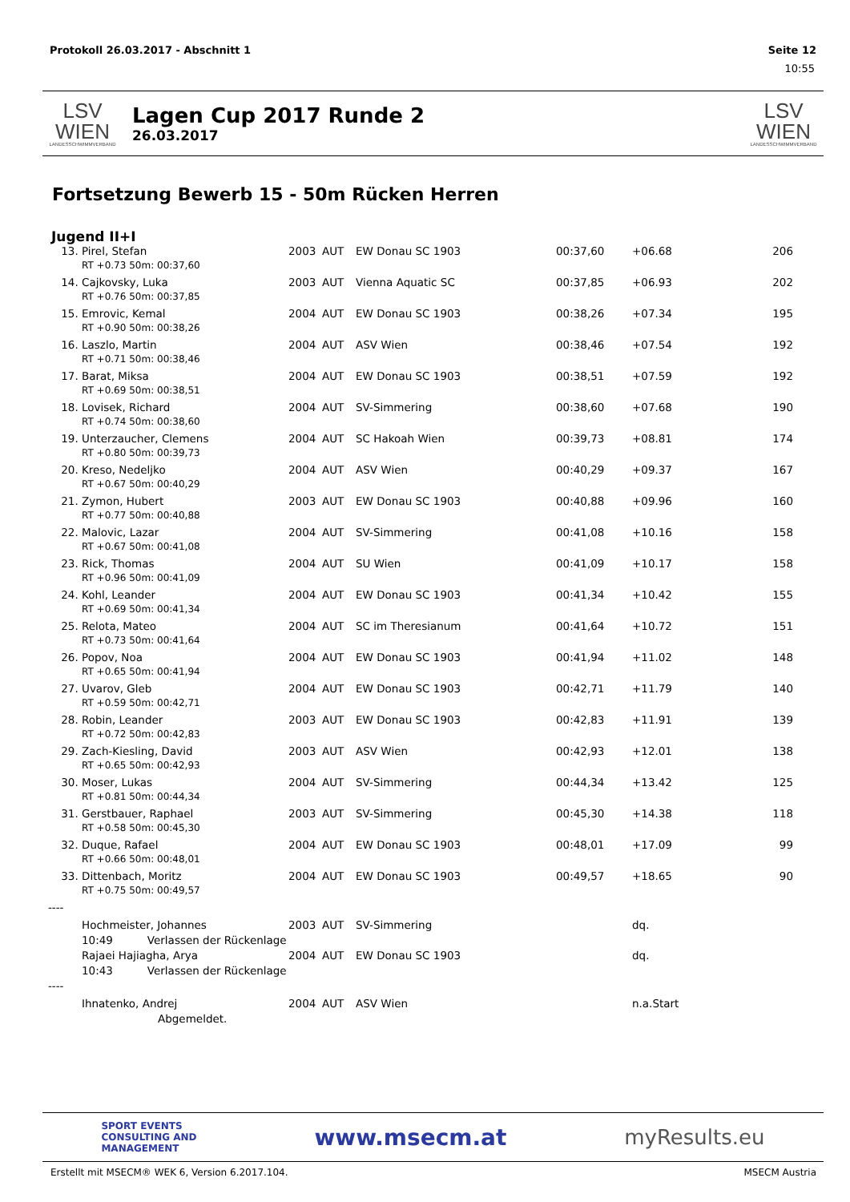Protokoll 26.03.2017 - Abschnitt 1 Seite 12
10:55
LSV WIEN
LANDESSCHWIMMVERBAND
Lagen Cup 2017 Runde 2
26.03.2017
LSV WIEN
LANDESSCHWIMMVERBAND
Fortsetzung Bewerb 15 - 50m Rücken Herren
Jugend II+I
| 13. | Pirel, Stefan | 2003 | AUT | EW Donau SC 1903 | 00:37,60 | +06.68 | 206 |
| | RT +0.73 50m: 00:37,60 | | | | | | |
| 14. | Cajkovsky, Luka | 2003 | AUT | Vienna Aquatic SC | 00:37,85 | +06.93 | 202 |
| | RT +0.76 50m: 00:37,85 | | | | | | |
| 15. | Emrovic, Kemal | 2004 | AUT | EW Donau SC 1903 | 00:38,26 | +07.34 | 195 |
| | RT +0.90 50m: 00:38,26 | | | | | | |
| 16. | Laszlo, Martin | 2004 | AUT | ASV Wien | 00:38,46 | +07.54 | 192 |
| | RT +0.71 50m: 00:38,46 | | | | | | |
| 17. | Barat, Miksa | 2004 | AUT | EW Donau SC 1903 | 00:38,51 | +07.59 | 192 |
| | RT +0.69 50m: 00:38,51 | | | | | | |
| 18. | Lovisek, Richard | 2004 | AUT | SV-Simmering | 00:38,60 | +07.68 | 190 |
| | RT +0.74 50m: 00:38,60 | | | | | | |
| 19. | Unterzaucher, Clemens | 2004 | AUT | SC Hakoah Wien | 00:39,73 | +08.81 | 174 |
| | RT +0.80 50m: 00:39,73 | | | | | | |
| 20. | Kreso, Nedeljko | 2004 | AUT | ASV Wien | 00:40,29 | +09.37 | 167 |
| | RT +0.67 50m: 00:40,29 | | | | | | |
| 21. | Zymon, Hubert | 2003 | AUT | EW Donau SC 1903 | 00:40,88 | +09.96 | 160 |
| | RT +0.77 50m: 00:40,88 | | | | | | |
| 22. | Malovic, Lazar | 2004 | AUT | SV-Simmering | 00:41,08 | +10.16 | 158 |
| | RT +0.67 50m: 00:41,08 | | | | | | |
| 23. | Rick, Thomas | 2004 | AUT | SU Wien | 00:41,09 | +10.17 | 158 |
| | RT +0.96 50m: 00:41,09 | | | | | | |
| 24. | Kohl, Leander | 2004 | AUT | EW Donau SC 1903 | 00:41,34 | +10.42 | 155 |
| | RT +0.69 50m: 00:41,34 | | | | | | |
| 25. | Relota, Mateo | 2004 | AUT | SC im Theresianum | 00:41,64 | +10.72 | 151 |
| | RT +0.73 50m: 00:41,64 | | | | | | |
| 26. | Popov, Noa | 2004 | AUT | EW Donau SC 1903 | 00:41,94 | +11.02 | 148 |
| | RT +0.65 50m: 00:41,94 | | | | | | |
| 27. | Uvarov, Gleb | 2004 | AUT | EW Donau SC 1903 | 00:42,71 | +11.79 | 140 |
| | RT +0.59 50m: 00:42,71 | | | | | | |
| 28. | Robin, Leander | 2003 | AUT | EW Donau SC 1903 | 00:42,83 | +11.91 | 139 |
| | RT +0.72 50m: 00:42,83 | | | | | | |
| 29. | Zach-Kiesling, David | 2003 | AUT | ASV Wien | 00:42,93 | +12.01 | 138 |
| | RT +0.65 50m: 00:42,93 | | | | | | |
| 30. | Moser, Lukas | 2004 | AUT | SV-Simmering | 00:44,34 | +13.42 | 125 |
| | RT +0.81 50m: 00:44,34 | | | | | | |
| 31. | Gerstbauer, Raphael | 2003 | AUT | SV-Simmering | 00:45,30 | +14.38 | 118 |
| | RT +0.58 50m: 00:45,30 | | | | | | |
| 32. | Duque, Rafael | 2004 | AUT | EW Donau SC 1903 | 00:48,01 | +17.09 | 99 |
| | RT +0.66 50m: 00:48,01 | | | | | | |
| 33. | Dittenbach, Moritz | 2004 | AUT | EW Donau SC 1903 | 00:49,57 | +18.65 | 90 |
| | RT +0.75 50m: 00:49,57 | | | | | | |
| ---- | | | | | | | |
| | Hochmeister, Johannes | 2003 | AUT | SV-Simmering | | dq. | |
| | 10:49 Verlassen der Rückenlage | | | | | | |
| | Rajaei Hajiagha, Arya | 2004 | AUT | EW Donau SC 1903 | | dq. | |
| | 10:43 Verlassen der Rückenlage | | | | | | |
| ---- | | | | | | | |
| | Ihnatenko, Andrej | 2004 | AUT | ASV Wien | | n.a.Start | |
| | Abgemeldet. | | | | | | |
SPORT EVENTS
CONSULTING AND
MANAGEMENT www.msecm.at myResults.eu
Erstellt mit MSECM® WEK 6, Version 6.2017.104. MSECM Austria